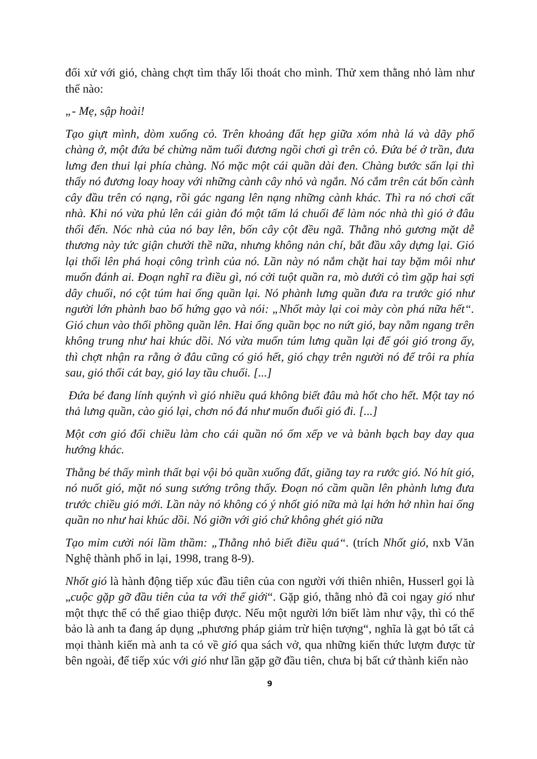đối xử với gió, chàng chợt tìm thấy lối thoát cho mình. Thử xem thằng nhỏ làm như thế nào:
„- Mẹ, sập hoài!
Tạo giựt mình, dòm xuống cỏ. Trên khoảng đất hẹp giữa xóm nhà lá và dãy phố chàng ở, một đứa bé chừng năm tuổi đương ngồi chơi gì trên cỏ. Đứa bé ở trần, đưa lưng đen thui lại phía chàng. Nó mặc một cái quần dài đen. Chàng bước sấn lại thì thấy nó đương loay hoay với những cành cây nhỏ và ngắn. Nó cắm trên cát bốn cành cây đầu trên có nạng, rồi gác ngang lên nạng những cành khác. Thì ra nó chơi cất nhà. Khi nó vừa phủ lên cái giàn đó một tấm lá chuối để làm nóc nhà thì gió ở đâu thổi đến. Nóc nhà của nó bay lên, bốn cây cột đều ngã. Thằng nhỏ gương mặt dễ thương này tức giận chưởi thề nữa, nhưng không nản chí, bắt đầu xây dựng lại. Gió lại thổi lên phá hoại công trình của nó. Lần này nó nắm chặt hai tay bặm môi như muốn đánh ai. Đoạn nghĩ ra điều gì, nó cởi tuột quần ra, mò dưới cỏ tìm gặp hai sợi dây chuối, nó cột túm hai ống quần lại. Nó phành lưng quần đưa ra trước gió như người lớn phành bao bố hứng gạo và nói: „Nhốt mày lại coi mày còn phá nữa hết“. Gió chun vào thổi phồng quần lên. Hai ống quần bọc no nứt gió, bay nằm ngang trên không trung như hai khúc dồi. Nó vừa muốn túm lưng quần lại để gói gió trong ấy, thì chợt nhận ra rằng ở đâu cũng có gió hết, gió chạy trên người nó để trôi ra phía sau, gió thổi cát bay, gió lay tầu chuối. [...]
Đứa bé đang lính quýnh vì gió nhiều quá không biết đâu mà hốt cho hết. Một tay nó thả lưng quần, cào gió lại, chơn nó đá như muốn đuổi gió đi. [...]
Một cơn gió đổi chiều làm cho cái quần nó ốm xếp ve và bành bạch bay day qua hướng khác.
Thằng bé thấy mình thất bại vội bỏ quần xuống đất, giăng tay ra rước gió. Nó hít gió, nó nuốt gió, mặt nó sung sướng trông thấy. Đoạn nó cầm quần lên phành lưng đưa trước chiều gió mới. Lần này nó không có ý nhốt gió nữa mà lại hớn hở nhìn hai ống quần no như hai khúc dồi. Nó giỡn với gió chứ không ghét gió nữa
Tạo mỉm cười nói lầm thầm: „Thằng nhỏ biết điều quá“. (trích Nhốt gió, nxb Văn Nghệ thành phố in lại, 1998, trang 8-9).
Nhốt gió là hành động tiếp xúc đầu tiên của con người với thiên nhiên, Husserl gọi là „cuộc gặp gỡ đầu tiên của ta với thế giới“. Gặp gió, thằng nhỏ đã coi ngay gió như một thực thể có thể giao thiệp được. Nếu một người lớn biết làm như vậy, thì có thể bảo là anh ta đang áp dụng „phương pháp giảm trừ hiện tượng“, nghĩa là gạt bỏ tất cả mọi thành kiến mà anh ta có về gió qua sách vở, qua những kiến thức lượm được từ bên ngoài, để tiếp xúc với gió như lần gặp gỡ đầu tiên, chưa bị bất cứ thành kiến nào
9